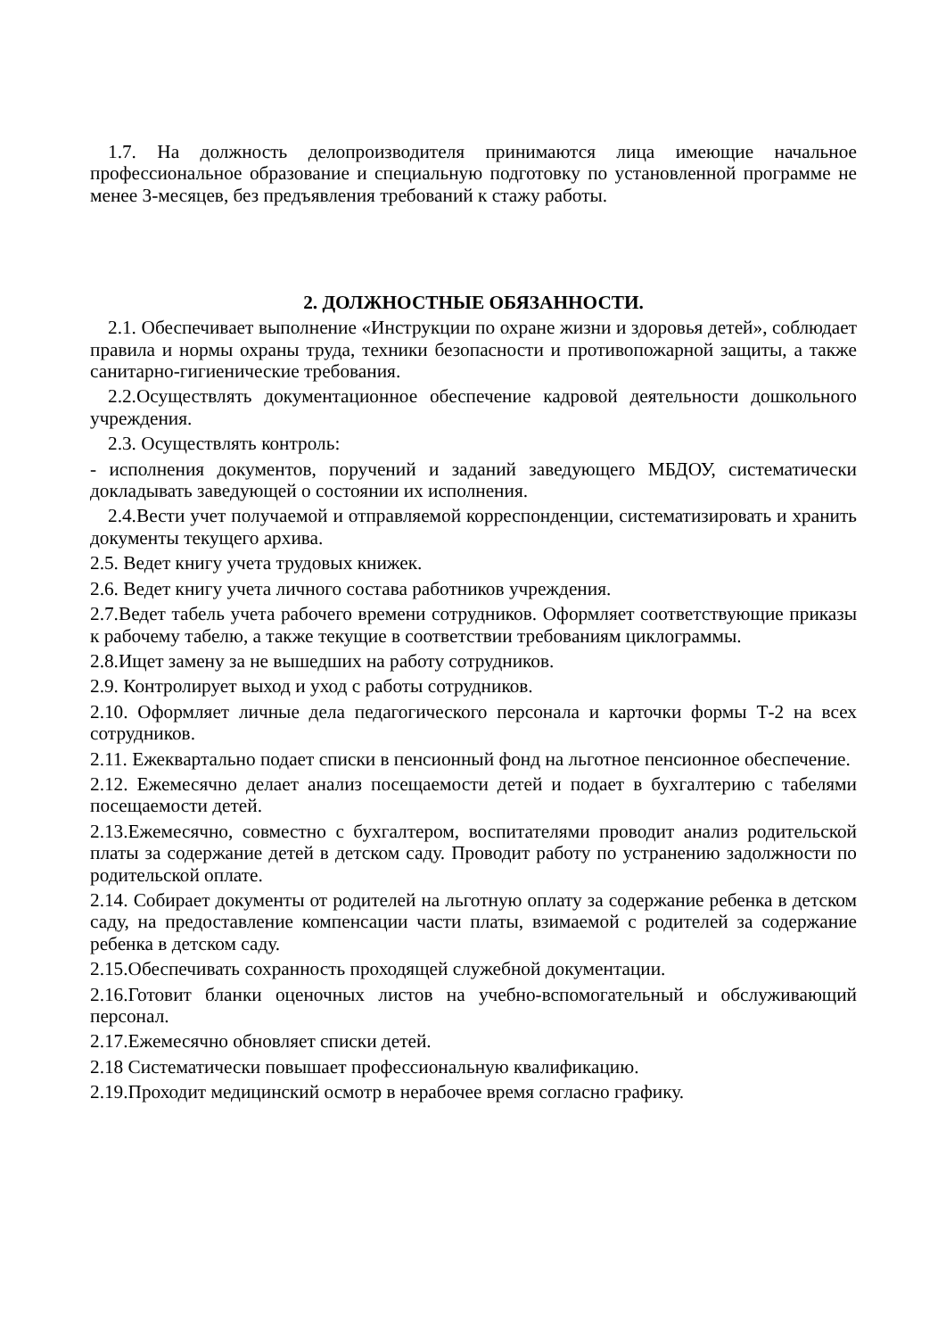1.7. На должность делопроизводителя принимаются лица имеющие начальное профессиональное образование и специальную подготовку по установленной программе не менее 3-месяцев, без предъявления требований к стажу работы.
2. ДОЛЖНОСТНЫЕ ОБЯЗАННОСТИ.
2.1. Обеспечивает выполнение «Инструкции по охране жизни и здоровья детей», соблюдает правила и нормы охраны труда, техники безопасности и противопожарной защиты, а также санитарно-гигиенические требования.
2.2.Осуществлять документационное обеспечение кадровой деятельности дошкольного учреждения.
2.3. Осуществлять контроль:
- исполнения документов, поручений и заданий заведующего МБДОУ, систематически докладывать заведующей о состоянии их исполнения.
2.4.Вести учет получаемой и отправляемой корреспонденции, систематизировать и хранить документы текущего архива.
2.5. Ведет книгу учета трудовых книжек.
2.6. Ведет книгу учета личного состава работников учреждения.
2.7.Ведет табель учета рабочего времени сотрудников. Оформляет соответствующие приказы к рабочему табелю, а также текущие в соответствии требованиям циклограммы.
2.8.Ищет замену за не вышедших на работу сотрудников.
2.9. Контролирует выход и уход с работы сотрудников.
2.10. Оформляет личные дела педагогического персонала и карточки формы Т-2 на всех сотрудников.
2.11. Ежеквартально подает списки в пенсионный фонд на льготное пенсионное обеспечение.
2.12. Ежемесячно делает анализ посещаемости детей и подает в бухгалтерию с табелями посещаемости детей.
2.13.Ежемесячно, совместно с бухгалтером, воспитателями проводит анализ родительской платы за содержание детей в детском саду. Проводит работу по устранению задолжности по родительской оплате.
2.14. Собирает документы от родителей на льготную оплату за содержание ребенка в детском саду, на предоставление компенсации части платы, взимаемой с родителей за содержание ребенка в детском саду.
2.15.Обеспечивать сохранность проходящей служебной документации.
2.16.Готовит бланки оценочных листов на учебно-вспомогательный и обслуживающий персонал.
2.17.Ежемесячно обновляет списки детей.
2.18 Систематически повышает профессиональную квалификацию.
2.19.Проходит медицинский осмотр в нерабочее время согласно графику.